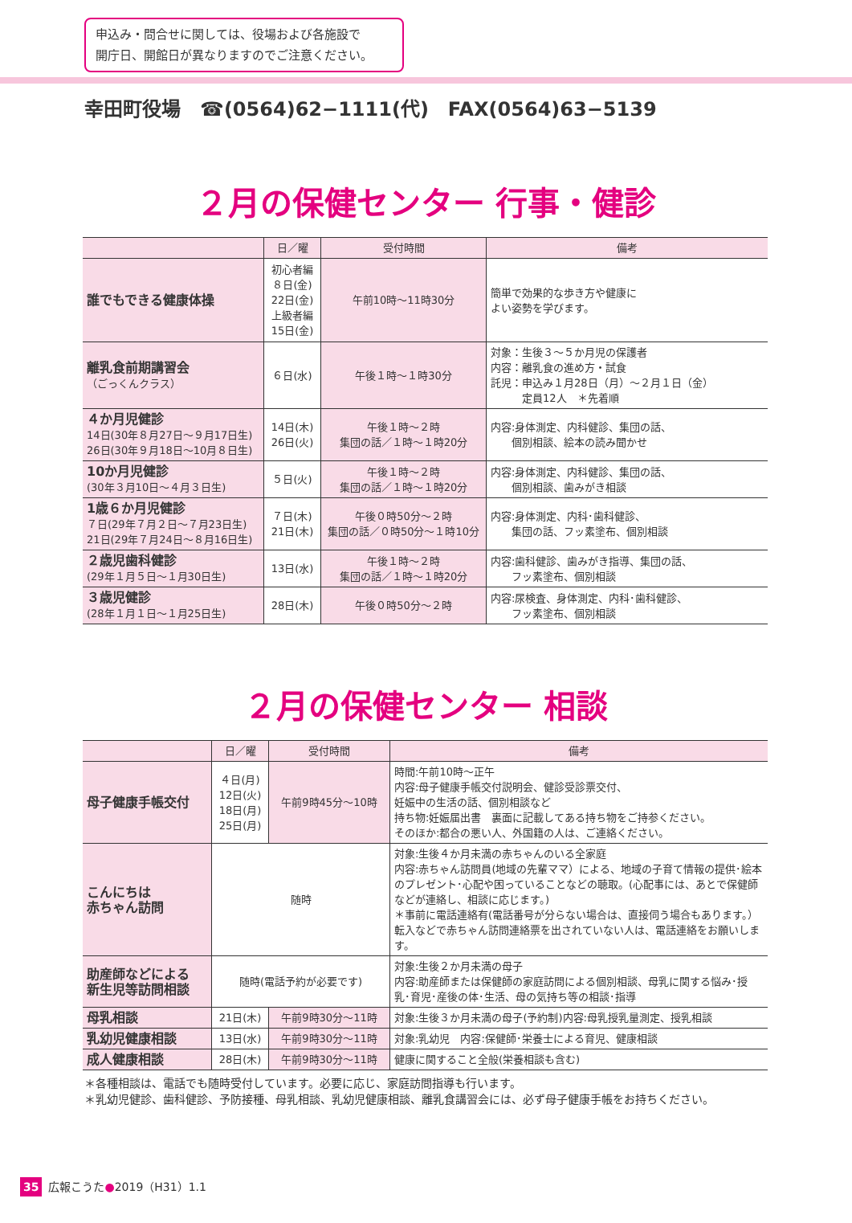申込み・問合せに関しては、役場および各施設で
開庁日、開館日が異なりますのでご注意ください。
幸田町役場　☎(0564)62−1111(代)　FAX(0564)63−5139
２月の保健センター 行事・健診
| | 日／曜 | 受付時間 | 備考 |
| --- | --- | --- | --- |
| 誰でもできる健康体操 | 初心者編 ８日(金) 22日(金) 上級者編 15日(金) | 午前10時〜11時30分 | 簡単で効果的な歩き方や健康に よい姿勢を学びます。 |
| 離乳食前期講習会 （ごっくんクラス） | ６日(水) | 午後１時〜１時30分 | 対象：生後３〜５か月児の保護者 内容：離乳食の進め方・試食 託児：申込み１月28日（月）〜２月１日（金） 定員12人 ＊先着順 |
| ４か月児健診 14日(30年８月27日〜９月17日生) 26日(30年９月18日〜10月８日生) | 14日(木) 26日(火) | 午後１時〜２時 集団の話／１時〜１時20分 | 内容:身体測定、内科健診、集団の話、 個別相談、絵本の読み聞かせ |
| 10か月児健診 (30年３月10日〜４月３日生) | ５日(火) | 午後１時〜２時 集団の話／１時〜１時20分 | 内容:身体測定、内科健診、集団の話、 個別相談、歯みがき相談 |
| 1歳６か月児健診 ７日(29年７月２日〜７月23日生) 21日(29年７月24日〜８月16日生) | ７日(木) 21日(木) | 午後０時50分〜２時 集団の話／０時50分〜１時10分 | 内容:身体測定、内科･歯科健診、 集団の話、フッ素塗布、個別相談 |
| ２歳児歯科健診 (29年１月５日〜１月30日生) | 13日(水) | 午後１時〜２時 集団の話／１時〜１時20分 | 内容:歯科健診、歯みがき指導、集団の話、 フッ素塗布、個別相談 |
| ３歳児健診 (28年１月１日〜１月25日生) | 28日(木) | 午後０時50分〜２時 | 内容:尿検査、身体測定、内科･歯科健診、 フッ素塗布、個別相談 |
２月の保健センター 相談
| | 日／曜 | 受付時間 | 備考 |
| --- | --- | --- | --- |
| 母子健康手帳交付 | ４日(月) 12日(火) 18日(月) 25日(月) | 午前9時45分〜10時 | 時間:午前10時〜正午 内容:母子健康手帳交付説明会、健診受診票交付、 妊娠中の生活の話、個別相談など 持ち物:妊娠届出書 裏面に記載してある持ち物をご持参ください。 そのほか:都合の悪い人、外国籍の人は、ご連絡ください。 |
| こんにちは 赤ちゃん訪問 | 随時 | | 対象:生後４か月未満の赤ちゃんのいる全家庭 内容:赤ちゃん訪問員(地域の先輩ママ）による、地域の子育て情報の提供･絵本のプレゼント･心配や困っていることなどの聴取。(心配事には、あとで保健師などが連絡し、相談に応じます。) ＊事前に電話連絡有(電話番号が分らない場合は、直接伺う場合もあります。）転入などで赤ちゃん訪問連絡票を出されていない人は、電話連絡をお願いします。 |
| 助産師などによる 新生児等訪問相談 | 随時(電話予約が必要です) | | 対象:生後２か月未満の母子 内容:助産師または保健師の家庭訪問による個別相談、母乳に関する悩み･授乳･育児･産後の体･生活、母の気持ち等の相談･指導 |
| 母乳相談 | 21日(木) | 午前9時30分〜11時 | 対象:生後３か月未満の母子(予約制)内容:母乳授乳量測定、授乳相談 |
| 乳幼児健康相談 | 13日(水) | 午前9時30分〜11時 | 対象:乳幼児 内容:保健師･栄養士による育児、健康相談 |
| 成人健康相談 | 28日(木) | 午前9時30分〜11時 | 健康に関すること全般(栄養相談も含む) |
＊各種相談は、電話でも随時受付しています。必要に応じ、家庭訪問指導も行います。
＊乳幼児健診、歯科健診、予防接種、母乳相談、乳幼児健康相談、離乳食講習会には、必ず母子健康手帳をお持ちください。
35 広報こうた●2019（H31）1.1